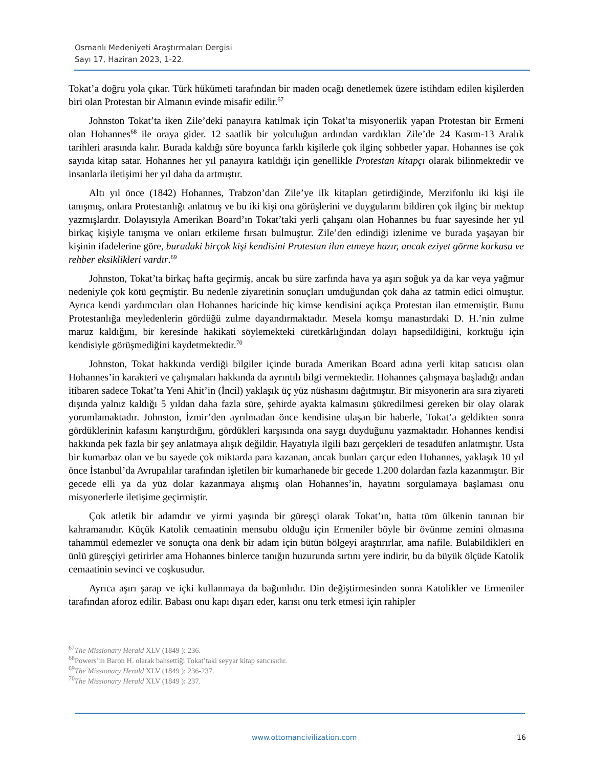Osmanlı Medeniyeti Araştırmaları Dergisi
Sayı 17, Haziran 2023, 1-22.
Tokat’a doğru yola çıkar. Türk hükümeti tarafından bir maden ocağı denetlemek üzere istihdam edilen kişilerden biri olan Protestan bir Almanın evinde misafir edilir.<sup>67</sup>
Johnston Tokat’ta iken Zile’deki panayıra katılmak için Tokat’ta misyonerlik yapan Protestan bir Ermeni olan Hohannes<sup>68</sup> ile oraya gider. 12 saatlik bir yolculuğun ardından vardıkları Zile’de 24 Kasım-13 Aralık tarihleri arasında kalır. Burada kaldığı süre boyunca farklı kişilerle çok ilginç sohbetler yapar. Hohannes ise çok sayıda kitap satar. Hohannes her yıl panayıra katıldığı için genellikle Protestan kitapçı olarak bilinmektedir ve insanlarla iletişimi her yıl daha da artmıştır.
Altı yıl önce (1842) Hohannes, Trabzon’dan Zile’ye ilk kitapları getirdiğinde, Merzifonlu iki kişi ile tanışmış, onlara Protestanlığı anlatmış ve bu iki kişi ona görüşlerini ve duygularını bildiren çok ilginç bir mektup yazmışlardır. Dolayısıyla Amerikan Board’ın Tokat’taki yerli çalışanı olan Hohannes bu fuar sayesinde her yıl birkaç kişiyle tanışma ve onları etkileme fırsatı bulmuştur. Zile’den edindiği izlenime ve burada yaşayan bir kişinin ifadelerine göre, buradaki birçok kişi kendisini Protestan ilan etmeye hazır, ancak eziyet görme korkusu ve rehber eksiklikleri vardır.<sup>69</sup>
Johnston, Tokat’ta birkaç hafta geçirmiş, ancak bu süre zarfında hava ya aşırı soğuk ya da kar veya yağmur nedeniyle çok kötü geçmiştir. Bu nedenle ziyaretinin sonuçları umduğundan çok daha az tatmin edici olmuştur. Ayrıca kendi yardımcıları olan Hohannes haricinde hiç kimse kendisini açıkça Protestan ilan etmemiştir. Bunu Protestanlığa meyledenlerin gördüğü zulme dayandırmaktadır. Mesela komşu manastırdaki D. H.’nin zulme maruz kaldığını, bir keresinde hakikati söylemekteki cüretkârlığından dolayı hapsedildiğini, korktuğu için kendisiyle görüşmediğini kaydetmektedir.<sup>70</sup>
Johnston, Tokat hakkında verdiği bilgiler içinde burada Amerikan Board adına yerli kitap satıcısı olan Hohannes’in karakteri ve çalışmaları hakkında da ayrıntılı bilgi vermektedir. Hohannes çalışmaya başladığı andan itibaren sadece Tokat’ta Yeni Ahit’in (İncil) yaklaşık üç yüz nüshasını dağıtmıştır. Bir misyonerin ara sıra ziyareti dışında yalnız kaldığı 5 yıldan daha fazla süre, şehirde ayakta kalmasını şükredilmesi gereken bir olay olarak yorumlamaktadır. Johnston, İzmir’den ayrılmadan önce kendisine ulaşan bir haberle, Tokat’a geldikten sonra gördüklerinin kafasını karıştırdığını, gördükleri karşısında ona saygı duyduğunu yazmaktadır. Hohannes kendisi hakkında pek fazla bir şey anlatmaya alışık değildir. Hayatıyla ilgili bazı gerçekleri de tesadüfen anlatmıştır. Usta bir kumarbaz olan ve bu sayede çok miktarda para kazanan, ancak bunları çarçur eden Hohannes, yaklaşık 10 yıl önce İstanbul’da Avrupalılar tarafından işletilen bir kumarhanede bir gecede 1.200 dolardan fazla kazanmıştır. Bir gecede elli ya da yüz dolar kazanmaya alışmış olan Hohannes’in, hayatını sorgulamaya başlaması onu misyonerlerle iletişime geçirmiştir.
Çok atletik bir adamdır ve yirmi yaşında bir güreşçi olarak Tokat’ın, hatta tüm ülkenin tanınan bir kahramanıdır. Küçük Katolik cemaatinin mensubu olduğu için Ermeniler böyle bir övünme zemini olmasına tahammül edemezler ve sonuçta ona denk bir adam için bütün bölgeyi araştırırlar, ama nafile. Bulabildikleri en ünlü güreşçiyi getirirler ama Hohannes binlerce tanığın huzurunda sırtını yere indirir, bu da büyük ölçüde Katolik cemaatinin sevinci ve coşkusudur.
Ayrıca aşırı şarap ve içki kullanmaya da bağımlıdır. Din değiştirmesinden sonra Katolikler ve Ermeniler tarafından aforoz edilir. Babası onu kapı dışarı eder, karısı onu terk etmesi için rahipler
<sup>67</sup> The Missionary Herald XLV (1849 ): 236.
<sup>68</sup> Powers’ın Baron H. olarak bahsettiği Tokat’taki seyyar kitap satıcısıdır.
<sup>69</sup> The Missionary Herald XLV (1849 ): 236-237.
<sup>70</sup> The Missionary Herald XLV (1849 ): 237.
www.ottomancivilization.com 16